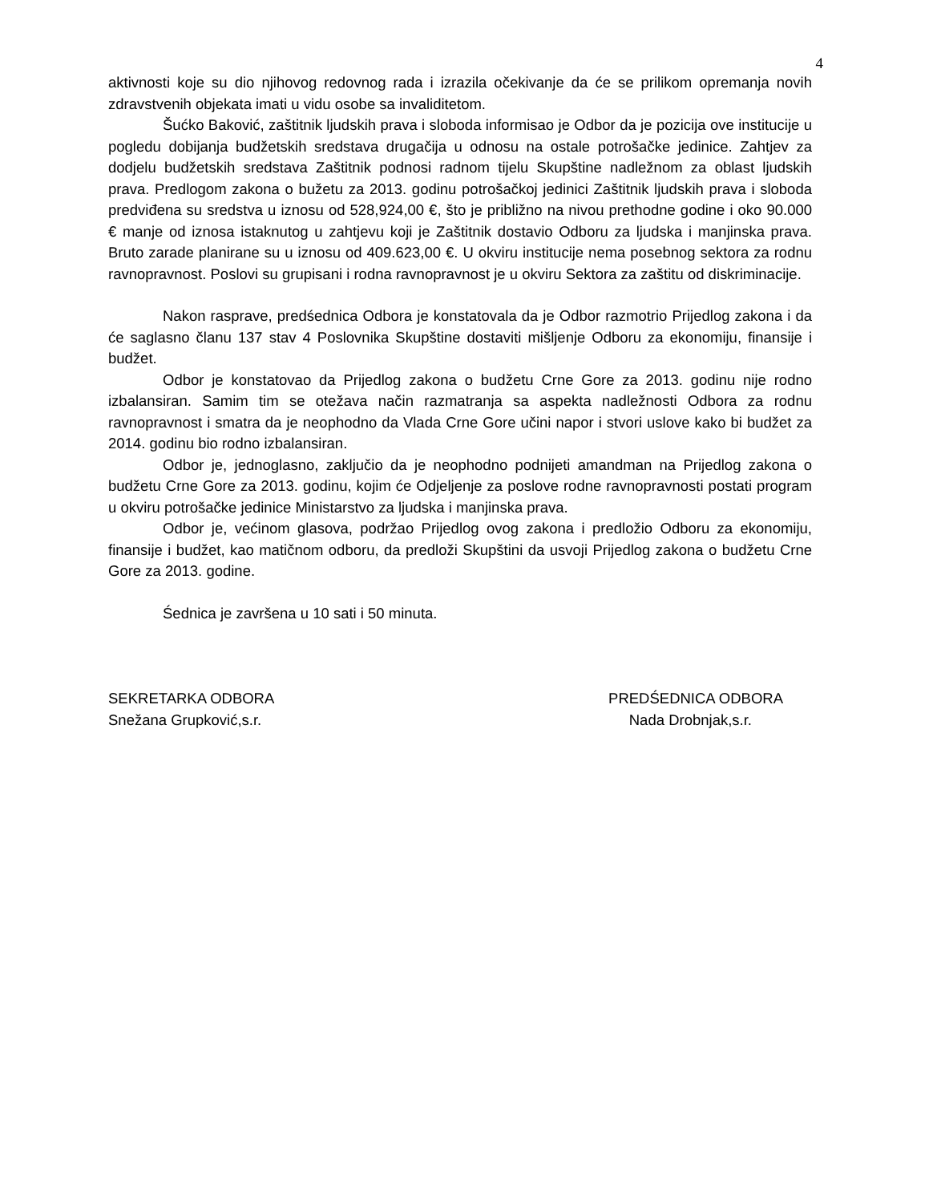4
aktivnosti koje su dio njihovog redovnog rada i izrazila očekivanje da će se prilikom opremanja novih zdravstvenih objekata imati u vidu osobe sa invaliditetom.
Šućko Baković, zaštitnik ljudskih prava i sloboda informisao je Odbor da je pozicija ove institucije u pogledu dobijanja budžetskih sredstava drugačija u odnosu na ostale potrošačke jedinice. Zahtjev za dodjelu budžetskih sredstava Zaštitnik podnosi radnom tijelu Skupštine nadležnom za oblast ljudskih prava. Predlogom zakona o bužetu za 2013. godinu potrošačkoj jedinici Zaštitnik ljudskih prava i sloboda predviđena su sredstva u iznosu od 528,924,00 €, što je približno na nivou prethodne godine i oko 90.000 € manje od iznosa istaknutog u zahtjevu koji je Zaštitnik dostavio Odboru za ljudska i manjinska prava. Bruto zarade planirane su u iznosu od 409.623,00 €. U okviru institucije nema posebnog sektora za rodnu ravnopravnost. Poslovi su grupisani i rodna ravnopravnost je u okviru Sektora za zaštitu od diskriminacije.
Nakon rasprave, predśednica Odbora je konstatovala da je Odbor razmotrio Prijedlog zakona i da će saglasno članu 137 stav 4 Poslovnika Skupštine dostaviti mišljenje Odboru za ekonomiju, finansije i budžet.
Odbor je konstatovao da Prijedlog zakona o budžetu Crne Gore za 2013. godinu nije rodno izbalansiran. Samim tim se otežava način razmatranja sa aspekta nadležnosti Odbora za rodnu ravnopravnost i smatra da je neophodno da Vlada Crne Gore učini napor i stvori uslove kako bi budžet za 2014. godinu bio rodno izbalansiran.
Odbor je, jednoglasno, zaključio da je neophodno podnijeti amandman na Prijedlog zakona o budžetu Crne Gore za 2013. godinu, kojim će Odjeljenje za poslove rodne ravnopravnosti postati program u okviru potrošačke jedinice Ministarstvo za ljudska i manjinska prava.
Odbor je, većinom glasova, podržao Prijedlog ovog zakona i predložio Odboru za ekonomiju, finansije i budžet, kao matičnom odboru, da predloži Skupštini da usvoji Prijedlog zakona o budžetu Crne Gore za 2013. godine.
Śednica je završena u 10 sati i 50 minuta.
SEKRETARKA ODBORA
Snežana Grupković,s.r.
PREDŚEDNICA ODBORA
Nada Drobnjak,s.r.